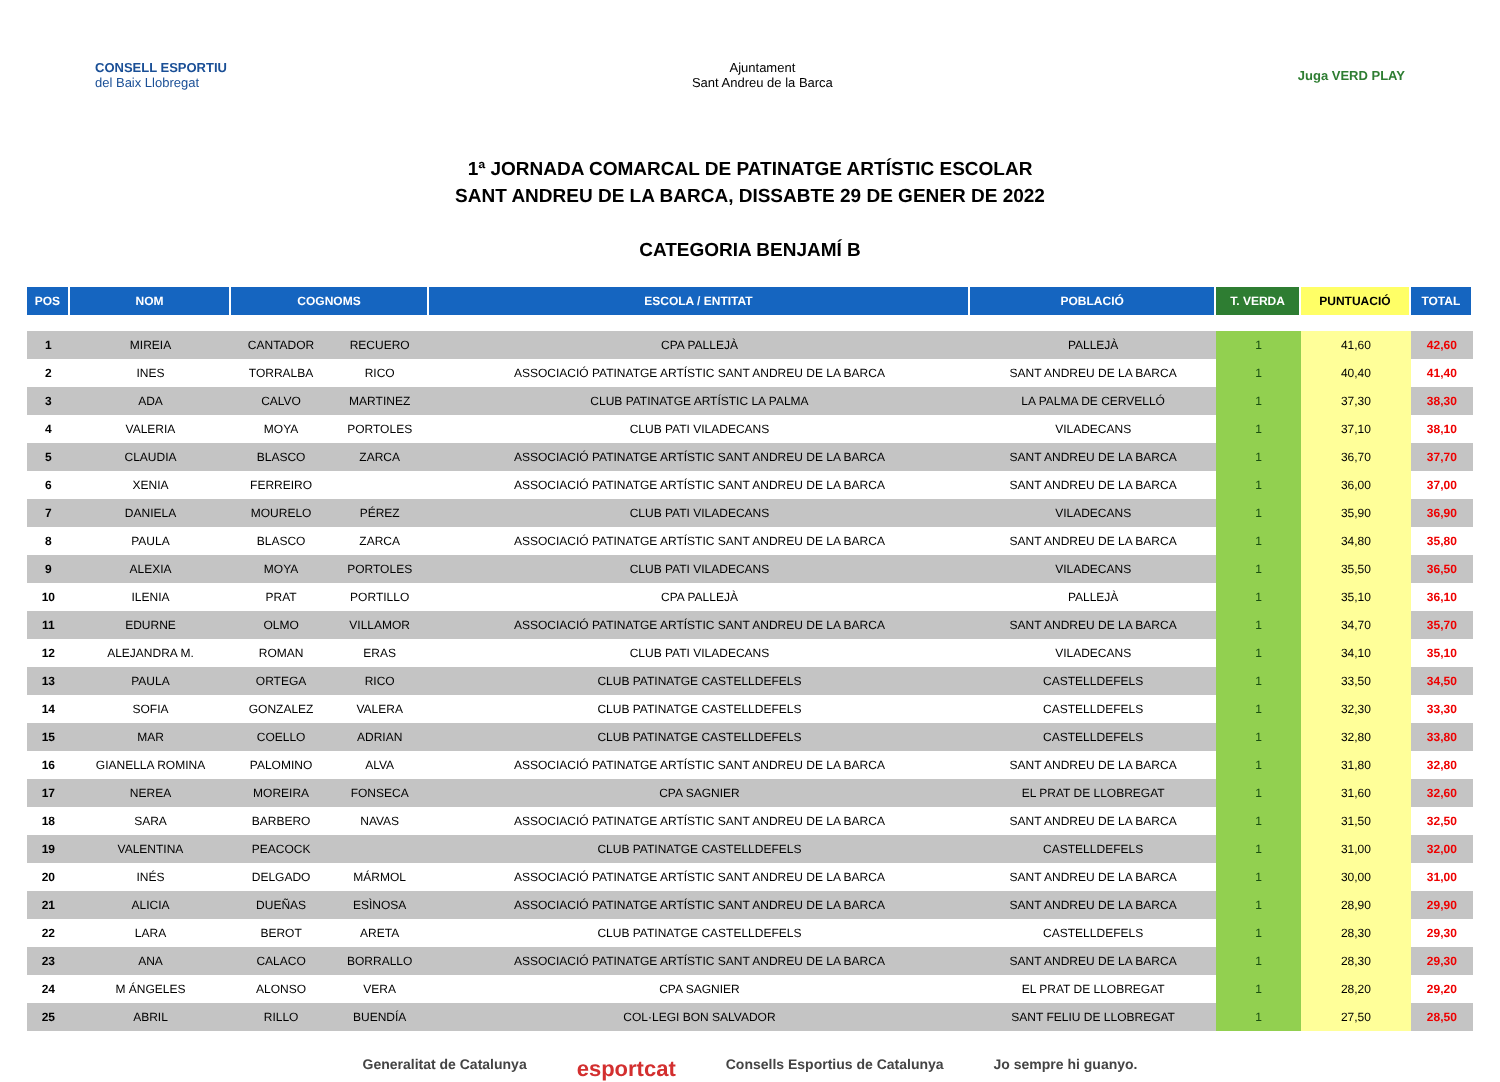CONSELL ESPORTIU
del Baix Llobregat
Ajuntament
Sant Andreu de la Barca
Juga VERD PLAY
1ª JORNADA COMARCAL DE PATINATGE ARTÍSTIC ESCOLAR
SANT ANDREU DE LA BARCA, DISSABTE 29 DE GENER DE 2022
CATEGORIA BENJAMÍ B
| POS | NOM | COGNOMS | | ESCOLA / ENTITAT | POBLACIÓ | T. VERDA | PUNTUACIÓ | TOTAL |
| --- | --- | --- | --- | --- | --- | --- | --- | --- |
| 1 | MIREIA | CANTADOR | RECUERO | CPA PALLEJÀ | PALLEJÀ | 1 | 41,60 | 42,60 |
| 2 | INES | TORRALBA | RICO | ASSOCIACIÓ PATINATGE ARTÍSTIC SANT ANDREU DE LA BARCA | SANT ANDREU DE LA BARCA | 1 | 40,40 | 41,40 |
| 3 | ADA | CALVO | MARTINEZ | CLUB PATINATGE ARTÍSTIC LA PALMA | LA PALMA DE CERVELLÓ | 1 | 37,30 | 38,30 |
| 4 | VALERIA | MOYA | PORTOLES | CLUB PATI VILADECANS | VILADECANS | 1 | 37,10 | 38,10 |
| 5 | CLAUDIA | BLASCO | ZARCA | ASSOCIACIÓ PATINATGE ARTÍSTIC SANT ANDREU DE LA BARCA | SANT ANDREU DE LA BARCA | 1 | 36,70 | 37,70 |
| 6 | XENIA | FERREIRO | | ASSOCIACIÓ PATINATGE ARTÍSTIC SANT ANDREU DE LA BARCA | SANT ANDREU DE LA BARCA | 1 | 36,00 | 37,00 |
| 7 | DANIELA | MOURELO | PÉREZ | CLUB PATI VILADECANS | VILADECANS | 1 | 35,90 | 36,90 |
| 8 | PAULA | BLASCO | ZARCA | ASSOCIACIÓ PATINATGE ARTÍSTIC SANT ANDREU DE LA BARCA | SANT ANDREU DE LA BARCA | 1 | 34,80 | 35,80 |
| 9 | ALEXIA | MOYA | PORTOLES | CLUB PATI VILADECANS | VILADECANS | 1 | 35,50 | 36,50 |
| 10 | ILENIA | PRAT | PORTILLO | CPA PALLEJÀ | PALLEJÀ | 1 | 35,10 | 36,10 |
| 11 | EDURNE | OLMO | VILLAMOR | ASSOCIACIÓ PATINATGE ARTÍSTIC SANT ANDREU DE LA BARCA | SANT ANDREU DE LA BARCA | 1 | 34,70 | 35,70 |
| 12 | ALEJANDRA M. | ROMAN | ERAS | CLUB PATI VILADECANS | VILADECANS | 1 | 34,10 | 35,10 |
| 13 | PAULA | ORTEGA | RICO | CLUB PATINATGE CASTELLDEFELS | CASTELLDEFELS | 1 | 33,50 | 34,50 |
| 14 | SOFIA | GONZALEZ | VALERA | CLUB PATINATGE CASTELLDEFELS | CASTELLDEFELS | 1 | 32,30 | 33,30 |
| 15 | MAR | COELLO | ADRIAN | CLUB PATINATGE CASTELLDEFELS | CASTELLDEFELS | 1 | 32,80 | 33,80 |
| 16 | GIANELLA ROMINA | PALOMINO | ALVA | ASSOCIACIÓ PATINATGE ARTÍSTIC SANT ANDREU DE LA BARCA | SANT ANDREU DE LA BARCA | 1 | 31,80 | 32,80 |
| 17 | NEREA | MOREIRA | FONSECA | CPA SAGNIER | EL PRAT DE LLOBREGAT | 1 | 31,60 | 32,60 |
| 18 | SARA | BARBERO | NAVAS | ASSOCIACIÓ PATINATGE ARTÍSTIC SANT ANDREU DE LA BARCA | SANT ANDREU DE LA BARCA | 1 | 31,50 | 32,50 |
| 19 | VALENTINA | PEACOCK | | CLUB PATINATGE CASTELLDEFELS | CASTELLDEFELS | 1 | 31,00 | 32,00 |
| 20 | INÉS | DELGADO | MÁRMOL | ASSOCIACIÓ PATINATGE ARTÍSTIC SANT ANDREU DE LA BARCA | SANT ANDREU DE LA BARCA | 1 | 30,00 | 31,00 |
| 21 | ALICIA | DUEÑAS | ESÌNOSA | ASSOCIACIÓ PATINATGE ARTÍSTIC SANT ANDREU DE LA BARCA | SANT ANDREU DE LA BARCA | 1 | 28,90 | 29,90 |
| 22 | LARA | BEROT | ARETA | CLUB PATINATGE CASTELLDEFELS | CASTELLDEFELS | 1 | 28,30 | 29,30 |
| 23 | ANA | CALACO | BORRALLO | ASSOCIACIÓ PATINATGE ARTÍSTIC SANT ANDREU DE LA BARCA | SANT ANDREU DE LA BARCA | 1 | 28,30 | 29,30 |
| 24 | M ÁNGELES | ALONSO | VERA | CPA SAGNIER | EL PRAT DE LLOBREGAT | 1 | 28,20 | 29,20 |
| 25 | ABRIL | RILLO | BUENDÍA | COL·LEGI BON SALVADOR | SANT FELIU DE LLOBREGAT | 1 | 27,50 | 28,50 |
Generalitat de Catalunya esportcat Consells Esportius de Catalunya Jo sempre hi guanyo.